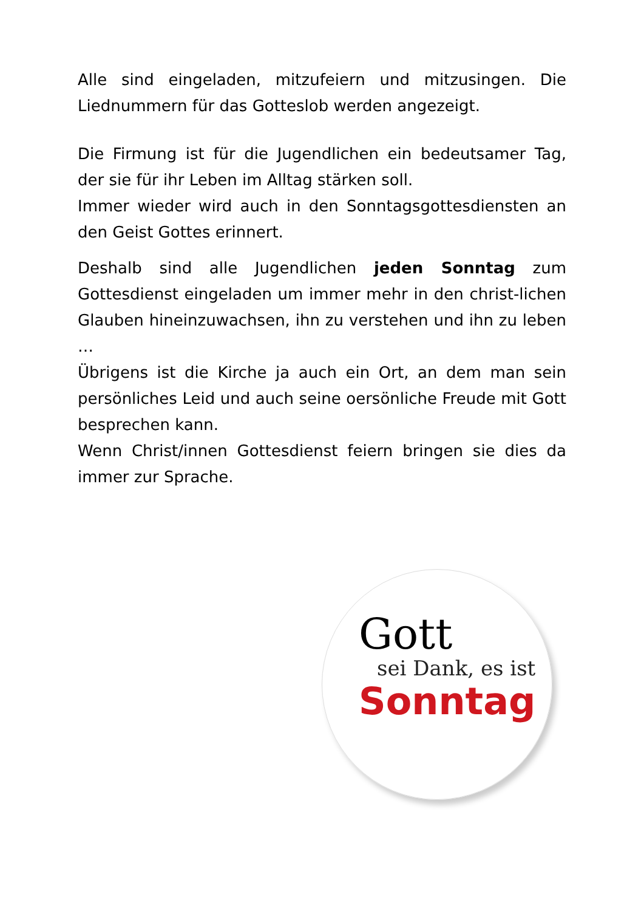Alle sind eingeladen, mitzufeiern und mitzusingen. Die Liednummern für das Gotteslob werden angezeigt.
Die Firmung ist für die Jugendlichen ein bedeutsamer Tag, der sie für ihr Leben im Alltag stärken soll.
Immer wieder wird auch in den Sonntagsgottesdiensten an den Geist Gottes erinnert.
Deshalb sind alle Jugendlichen jeden Sonntag zum Gottesdienst eingeladen um immer mehr in den christ-lichen Glauben hineinzuwachsen, ihn zu verstehen und ihn zu leben …
Übrigens ist die Kirche ja auch ein Ort, an dem man sein persönliches Leid und auch seine oersönliche Freude mit Gott besprechen kann.
Wenn Christ/innen Gottesdienst feiern bringen sie dies da immer zur Sprache.
Gott
sei Dank, es ist
Sonntag